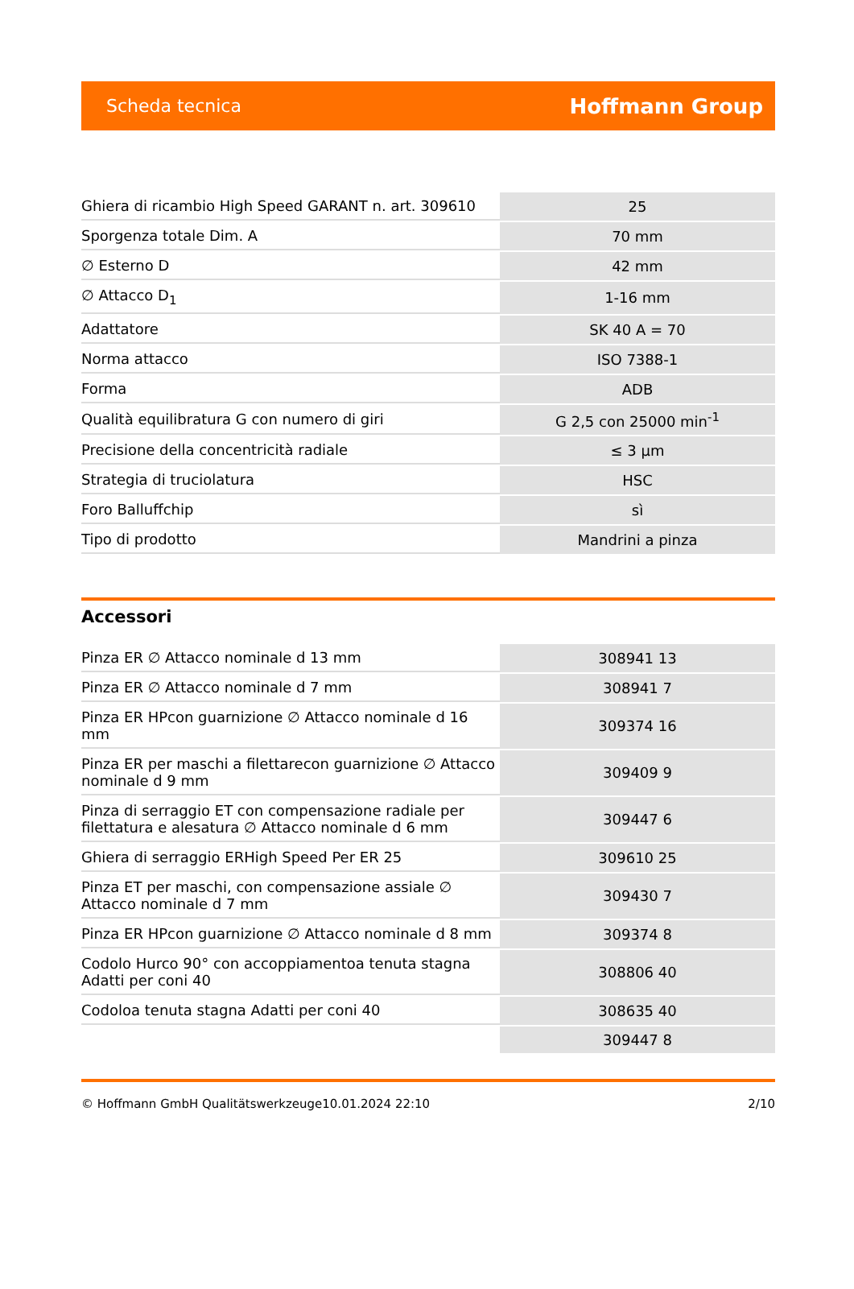Scheda tecnica Hoffmann Group
| Ghiera di ricambio High Speed GARANT n. art. 309610 | 25 |
| Sporgenza totale Dim. A | 70 mm |
| ∅ Esterno D | 42 mm |
| ∅ Attacco D<sub>1</sub> | 1-16 mm |
| Adattatore | SK 40 A = 70 |
| Norma attacco | ISO 7388-1 |
| Forma | ADB |
| Qualità equilibratura G con numero di giri | G 2,5 con 25000 min<sup>-1</sup> |
| Precisione della concentricità radiale | ≤ 3 µm |
| Strategia di truciolatura | HSC |
| Foro Balluffchip | sì |
| Tipo di prodotto | Mandrini a pinza |
Accessori
| Pinza ER ∅ Attacco nominale d 13 mm | 308941 13 |
| Pinza ER ∅ Attacco nominale d 7 mm | 308941 7 |
| Pinza ER HPcon guarnizione ∅ Attacco nominale d 16 mm | 309374 16 |
| Pinza ER per maschi a filettarecon guarnizione ∅ Attacco nominale d 9 mm | 309409 9 |
| Pinza di serraggio ET con compensazione radiale per filettatura e alesatura ∅ Attacco nominale d 6 mm | 309447 6 |
| Ghiera di serraggio ERHigh Speed Per ER 25 | 309610 25 |
| Pinza ET per maschi, con compensazione assiale ∅ Attacco nominale d 7 mm | 309430 7 |
| Pinza ER HPcon guarnizione ∅ Attacco nominale d 8 mm | 309374 8 |
| Codolo Hurco 90° con accoppiamentoa tenuta stagna Adatti per coni 40 | 308806 40 |
| Codoloa tenuta stagna Adatti per coni 40 | 308635 40 |
| | 309447 8 |
© Hoffmann GmbH Qualitätswerkzeuge 10.01.2024 22:10 2/10